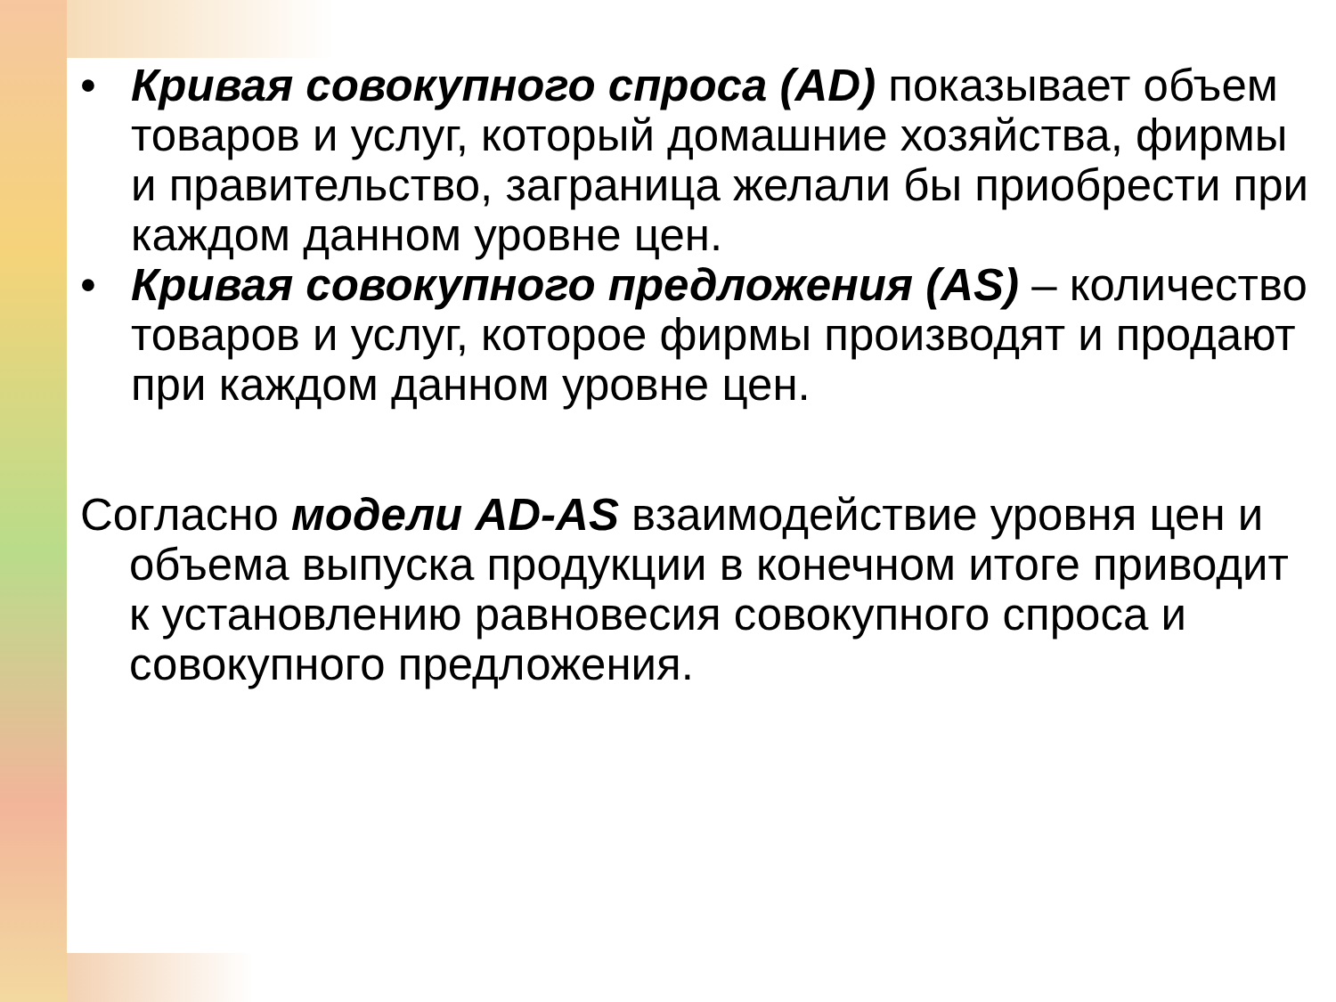• Кривая совокупного спроса (AD) показывает объем товаров и услуг, который домашние хозяйства, фирмы и правительство, заграница желали бы приобрести при каждом данном уровне цен.
• Кривая совокупного предложения (AS) – количество товаров и услуг, которое фирмы производят и продают при каждом данном уровне цен.
Согласно модели AD-AS взаимодействие уровня цен и объема выпуска продукции в конечном итоге приводит к установлению равновесия совокупного спроса и совокупного предложения.